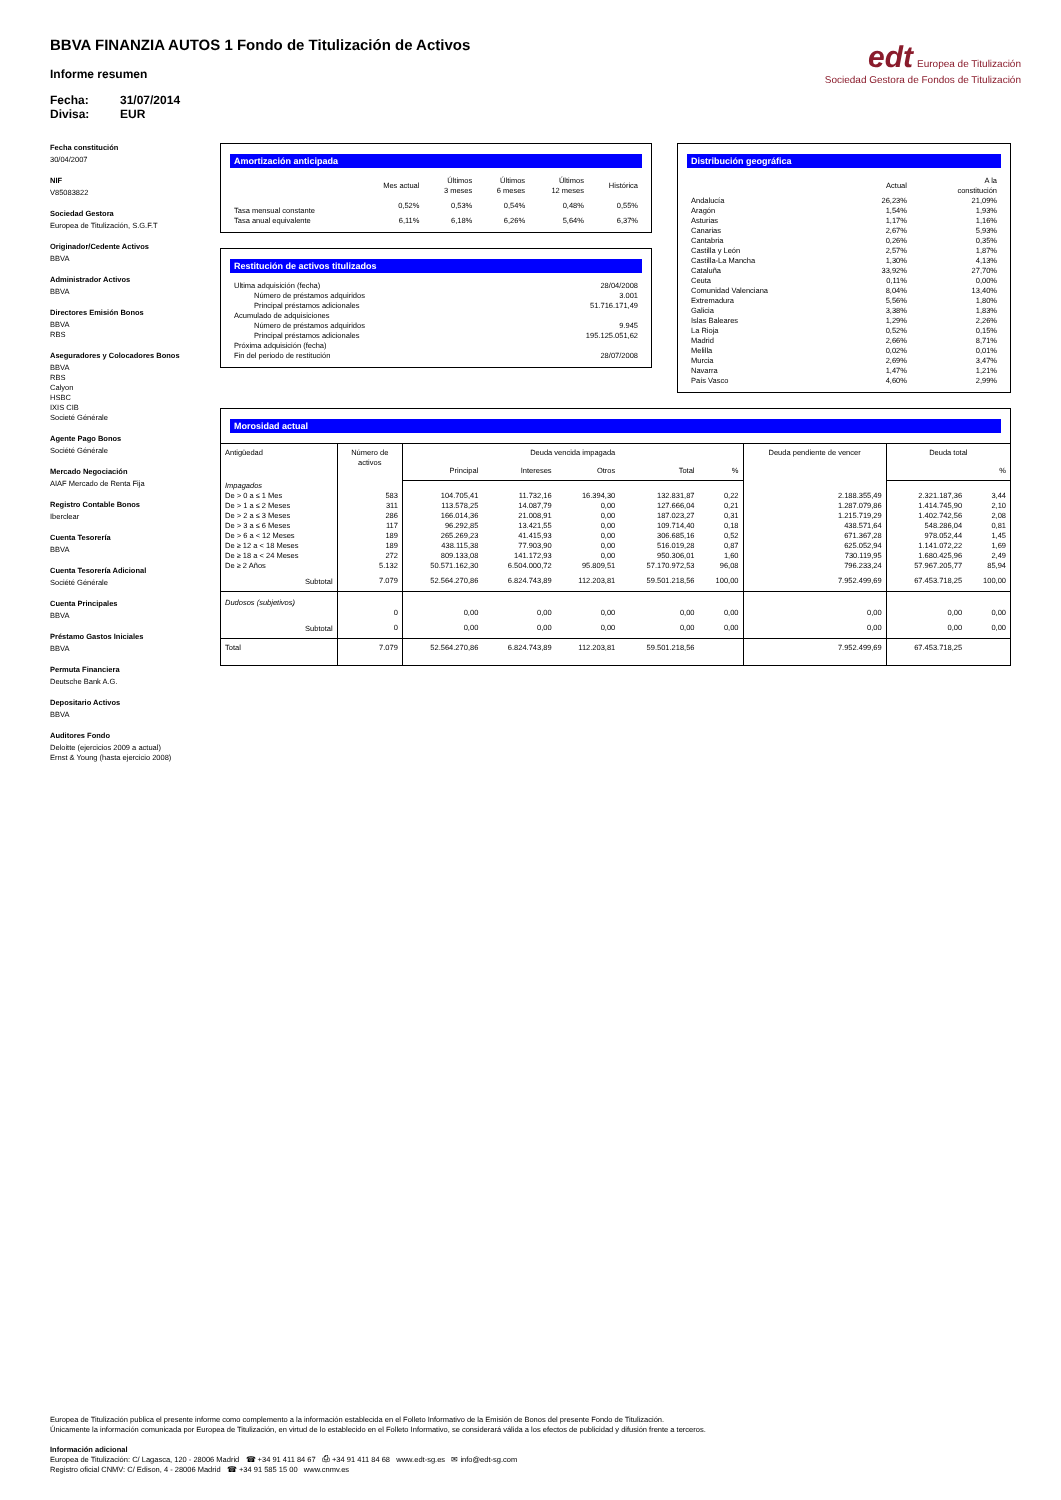edt Europea de Titulización
Sociedad Gestora de Fondos de Titulización
BBVA FINANZIA AUTOS 1 Fondo de Titulización de Activos
Informe resumen
Fecha: 31/07/2014
Divisa: EUR
Fecha constitución
30/04/2007
NIF
V85083822
Sociedad Gestora
Europea de Titulización, S.G.F.T
Originador/Cedente Activos
BBVA
Administrador Activos
BBVA
Directores Emisión Bonos
BBVA
RBS
Aseguradores y Colocadores Bonos
BBVA
RBS
Calyon
HSBC
IXIS CIB
Societé Générale
Agente Pago Bonos
Société Générale
Mercado Negociación
AIAF Mercado de Renta Fija
Registro Contable Bonos
Iberclear
Cuenta Tesorería
BBVA
Cuenta Tesorería Adicional
Société Générale
Cuenta Principales
BBVA
Préstamo Gastos Iniciales
BBVA
Permuta Financiera
Deutsche Bank A.G.
Depositario Activos
BBVA
Auditores Fondo
Deloitte (ejercicios 2009 a actual)
Ernst & Young (hasta ejercicio 2008)
Amortización anticipada
| | Mes actual | Últimos 3 meses | Últimos 6 meses | Últimos 12 meses | Histórica |
| --- | --- | --- | --- | --- | --- |
| Tasa mensual constante | 0,52% | 0,53% | 0,54% | 0,48% | 0,55% |
| Tasa anual equivalente | 6,11% | 6,18% | 6,26% | 5,64% | 6,37% |
Restitución de activos titulizados
| Ultima adquisición (fecha) | 28/04/2008 |
| Número de préstamos adquiridos | 3.001 |
| Principal préstamos adicionales | 51.716.171,49 |
| Acumulado de adquisiciones | |
| Número de préstamos adquiridos | 9.945 |
| Principal préstamos adicionales | 195.125.051,62 |
| Próxima adquisición (fecha) | |
| Fin del periodo de restitución | 28/07/2008 |
Distribución geográfica
| | Actual | A la constitución |
| --- | --- | --- |
| Andalucía | 26,23% | 21,09% |
| Aragón | 1,54% | 1,93% |
| Asturias | 1,17% | 1,16% |
| Canarias | 2,67% | 5,93% |
| Cantabria | 0,26% | 0,35% |
| Castilla y León | 2,57% | 1,87% |
| Castilla-La Mancha | 1,30% | 4,13% |
| Cataluña | 33,92% | 27,70% |
| Ceuta | 0,11% | 0,00% |
| Comunidad Valenciana | 8,04% | 13,40% |
| Extremadura | 5,56% | 1,80% |
| Galicia | 3,38% | 1,83% |
| Islas Baleares | 1,29% | 2,26% |
| La Rioja | 0,52% | 0,15% |
| Madrid | 2,66% | 8,71% |
| Melilla | 0,02% | 0,01% |
| Murcia | 2,69% | 3,47% |
| Navarra | 1,47% | 1,21% |
| País Vasco | 4,60% | 2,99% |
Morosidad actual
| Antigüedad | Número de activos | Deuda vencida impagada | | | | | Deuda pendiente de vencer | Deuda total | |
| --- | --- | --- | --- | --- | --- | --- | --- | --- | --- |
| | | Principal | Intereses | Otros | Total | % | | | % |
| Impagados | | | | | | | | | |
| De > 0 a ≤ 1 Mes | 583 | 104.705,41 | 11.732,16 | 16.394,30 | 132.831,87 | 0,22 | 2.188.355,49 | 2.321.187,36 | 3,44 |
| De > 1 a ≤ 2 Meses | 311 | 113.578,25 | 14.087,79 | 0,00 | 127.666,04 | 0,21 | 1.287.079,86 | 1.414.745,90 | 2,10 |
| De > 2 a ≤ 3 Meses | 286 | 166.014,36 | 21.008,91 | 0,00 | 187.023,27 | 0,31 | 1.215.719,29 | 1.402.742,56 | 2,08 |
| De > 3 a ≤ 6 Meses | 117 | 96.292,85 | 13.421,55 | 0,00 | 109.714,40 | 0,18 | 438.571,64 | 548.286,04 | 0,81 |
| De > 6 a < 12 Meses | 189 | 265.269,23 | 41.415,93 | 0,00 | 306.685,16 | 0,52 | 671.367,28 | 978.052,44 | 1,45 |
| De ≥ 12 a < 18 Meses | 189 | 438.115,38 | 77.903,90 | 0,00 | 516.019,28 | 0,87 | 625.052,94 | 1.141.072,22 | 1,69 |
| De ≥ 18 a < 24 Meses | 272 | 809.133,08 | 141.172,93 | 0,00 | 950.306,01 | 1,60 | 730.119,95 | 1.680.425,96 | 2,49 |
| De ≥ 2 Años | 5.132 | 50.571.162,30 | 6.504.000,72 | 95.809,51 | 57.170.972,53 | 96,08 | 796.233,24 | 57.967.205,77 | 85,94 |
| Subtotal | 7.079 | 52.564.270,86 | 6.824.743,89 | 112.203,81 | 59.501.218,56 | 100,00 | 7.952.499,69 | 67.453.718,25 | 100,00 |
| Dudosos (subjetivos) | | | | | | | | | |
| | 0 | 0,00 | 0,00 | 0,00 | 0,00 | 0,00 | 0,00 | 0,00 | 0,00 |
| Subtotal | 0 | 0,00 | 0,00 | 0,00 | 0,00 | 0,00 | 0,00 | 0,00 | 0,00 |
| Total | 7.079 | 52.564.270,86 | 6.824.743,89 | 112.203,81 | 59.501.218,56 | | 7.952.499,69 | 67.453.718,25 | |
Europea de Titulización publica el presente informe como complemento a la información establecida en el Folleto Informativo de la Emisión de Bonos del presente Fondo de Titulización.
Únicamente la información comunicada por Europea de Titulización, en virtud de lo establecido en el Folleto Informativo, se considerará válida a los efectos de publicidad y difusión frente a terceros.
Información adicional
Europea de Titulización: C/ Lagasca, 120 - 28006 Madrid ☎ +34 91 411 84 67 ⎙ +34 91 411 84 68 www.edt-sg.es ✉ info@edt-sg.com
Registro oficial CNMV: C/ Edison, 4 - 28006 Madrid ☎ +34 91 585 15 00 www.cnmv.es